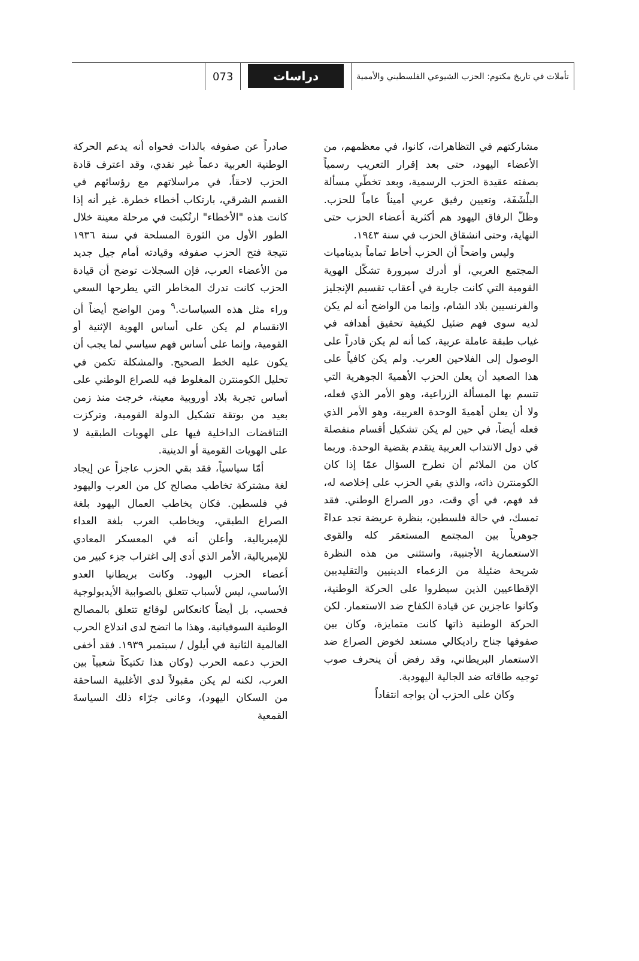تأملات في تاريخ مكتوم: الحزب الشيوعي الفلسطيني والأممية
دراسات
073
مشاركتهم في التظاهرات، كانوا، في معظمهم، من الأعضاء اليهود، حتى بعد إقرار التعريب رسمياً بصفته عقيدة الحزب الرسمية، وبعد تخطّي مسألة البلْشَفَة، وتعيين رفيق عربي أميناً عاماً للحزب. وظلّ الرفاق اليهود هم أكثرية أعضاء الحزب حتى النهاية، وحتى انشقاق الحزب في سنة ١٩٤٣.
وليس واضحاً أن الحزب أحاط تماماً بديناميات المجتمع العربي، أو أدرك سيرورة تشكّل الهوية القومية التي كانت جارية في أعقاب تقسيم الإنجليز والفرنسيين بلاد الشام، وإنما من الواضح أنه لم يكن لديه سوى فهم ضئيل لكيفية تحقيق أهدافه في غياب طبقة عاملة عربية، كما أنه لم يكن قادراً على الوصول إلى الفلاحين العرب. ولم يكن كافياً على هذا الصعيد أن يعلن الحزب الأهميةَ الجوهرية التي تتسم بها المسألة الزراعية، وهو الأمر الذي فعله، ولا أن يعلن أهميةَ الوحدة العربية، وهو الأمر الذي فعله أيضاً، في حين لم يكن تشكيل أقسام منفصلة في دول الانتداب العربية يتقدم بقضية الوحدة. وربما كان من الملائم أن نطرح السؤال عمّا إذا كان الكومنترن ذاته، والذي بقي الحزب على إخلاصه له، قد فهم، في أي وقت، دور الصراع الوطني. فقد تمسك، في حالة فلسطين، بنظرة عريضة تجد عداءً جوهرياً بين المجتمع المستعمَر كله والقوى الاستعمارية الأجنبية، واستثنى من هذه النظرة شريحة ضئيلة من الزعماء الدينيين والتقليديين الإقطاعيين الذين سيطروا على الحركة الوطنية، وكانوا عاجزين عن قيادة الكفاح ضد الاستعمار. لكن الحركة الوطنية ذاتها كانت متمايزة، وكان بين صفوفها جناح راديكالي مستعد لخوض الصراع ضد الاستعمار البريطاني، وقد رفض أن ينحرف صوب توجيه طاقاته ضد الجالية اليهودية.
وكان على الحزب أن يواجه انتقاداً
صادراً عن صفوفه بالذات فحواه أنه يدعم الحركة الوطنية العربية دعماً غير نقدي، وقد اعترف قادة الحزب لاحقاً، في مراسلاتهم مع رؤسائهم في القسم الشرقي، بارتكاب أخطاء خطرة. غير أنه إذا كانت هذه "الأخطاء" ارتُكبت في مرحلة معينة خلال الطور الأول من الثورة المسلحة في سنة ١٩٣٦ نتيجة فتح الحزب صفوفه وقيادته أمام جيل جديد من الأعضاء العرب، فإن السجلات توضح أن قيادة الحزب كانت تدرك المخاطر التي يطرحها السعي وراء مثل هذه السياسات.<sup>٩</sup> ومن الواضح أيضاً أن الانقسام لم يكن على أساس الهوية الإثنية أو القومية، وإنما على أساس فهم سياسي لما يجب أن يكون عليه الخط الصحيح. والمشكلة تكمن في تحليل الكومنترن المغلوط فيه للصراع الوطني على أساس تجربة بلاد أوروبية معينة، خرجت منذ زمن بعيد من بوتقة تشكيل الدولة القومية، وتركزت التناقضات الداخلية فيها على الهويات الطبقية لا على الهويات القومية أو الدينية.
أمّا سياسياً، فقد بقي الحزب عاجزاً عن إيجاد لغة مشتركة تخاطب مصالح كل من العرب واليهود في فلسطين. فكان يخاطب العمال اليهود بلغة الصراع الطبقي، ويخاطب العرب بلغة العداء للإمبريالية، وأعلن أنه في المعسكر المعادي للإمبريالية، الأمر الذي أدى إلى اغتراب جزء كبير من أعضاء الحزب اليهود. وكانت بريطانيا العدو الأساسي، ليس لأسباب تتعلق بالصوابية الأيديولوجية فحسب، بل أيضاً كانعكاس لوقائع تتعلق بالمصالح الوطنية السوفياتية، وهذا ما اتضح لدى اندلاع الحرب العالمية الثانية في أيلول / سبتمبر ١٩٣٩. فقد أخفى الحزب دعمه الحرب (وكان هذا تكتيكاً شعبياً بين العرب، لكنه لم يكن مقبولاً لدى الأغلبية الساحقة من السكان اليهود)، وعانى جرّاء ذلك السياسةَ القمعية